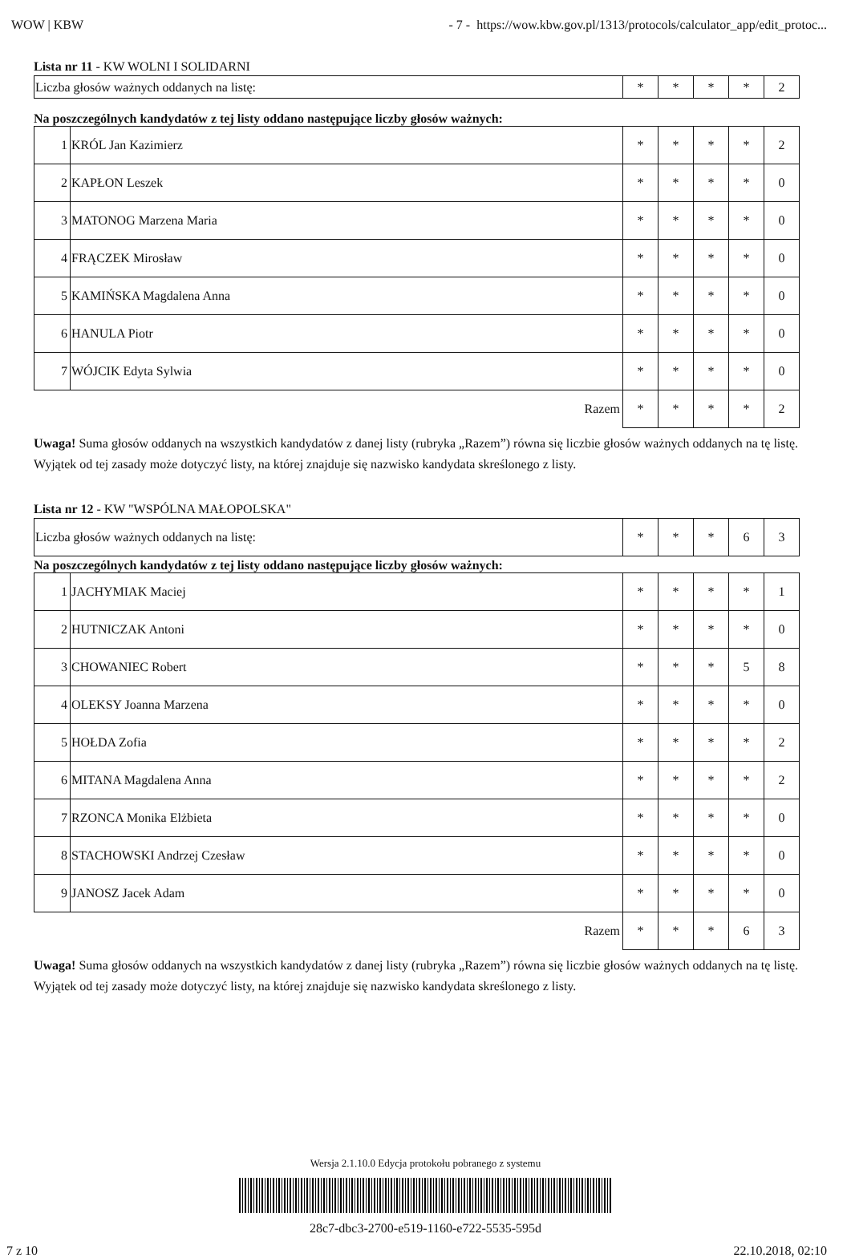WOW | KBW - 7 - https://wow.kbw.gov.pl/1313/protocols/calculator_app/edit_protoc...
Lista nr 11 - KW WOLNI I SOLIDARNI
| Liczba głosów ważnych oddanych na listę: | * | * | * | * | 2 |
Na poszczególnych kandydatów z tej listy oddano następujące liczby głosów ważnych:
| 1 | KRÓL Jan Kazimierz | * | * | * | * | 2 |
| 2 | KAPŁON Leszek | * | * | * | * | 0 |
| 3 | MATONOG Marzena Maria | * | * | * | * | 0 |
| 4 | FRĄCZEK Mirosław | * | * | * | * | 0 |
| 5 | KAMIŃSKA Magdalena Anna | * | * | * | * | 0 |
| 6 | HANULA Piotr | * | * | * | * | 0 |
| 7 | WÓJCIK Edyta Sylwia | * | * | * | * | 0 |
| Razem | | * | * | * | * | 2 |
Uwaga! Suma głosów oddanych na wszystkich kandydatów z danej listy (rubryka „Razem”) równa się liczbie głosów ważnych oddanych na tę listę. Wyjątek od tej zasady może dotyczyć listy, na której znajduje się nazwisko kandydata skreślonego z listy.
Lista nr 12 - KW "WSPÓLNA MAŁOPOLSKA"
| Liczba głosów ważnych oddanych na listę: | * | * | * | 6 | 3 |
Na poszczególnych kandydatów z tej listy oddano następujące liczby głosów ważnych:
| 1 | JACHYMIAK Maciej | * | * | * | * | 1 |
| 2 | HUTNICZAK Antoni | * | * | * | * | 0 |
| 3 | CHOWANIEC Robert | * | * | * | 5 | 8 |
| 4 | OLEKSY Joanna Marzena | * | * | * | * | 0 |
| 5 | HOŁDA Zofia | * | * | * | * | 2 |
| 6 | MITANA Magdalena Anna | * | * | * | * | 2 |
| 7 | RZONCA Monika Elżbieta | * | * | * | * | 0 |
| 8 | STACHOWSKI Andrzej Czesław | * | * | * | * | 0 |
| 9 | JANOSZ Jacek Adam | * | * | * | * | 0 |
| Razem | | * | * | * | 6 | 3 |
Uwaga! Suma głosów oddanych na wszystkich kandydatów z danej listy (rubryka „Razem”) równa się liczbie głosów ważnych oddanych na tę listę. Wyjątek od tej zasady może dotyczyć listy, na której znajduje się nazwisko kandydata skreślonego z listy.
Wersja 2.1.10.0 Edycja protokołu pobranego z systemu
28c7-dbc3-2700-e519-1160-e722-5535-595d
7 z 10 22.10.2018, 02:10